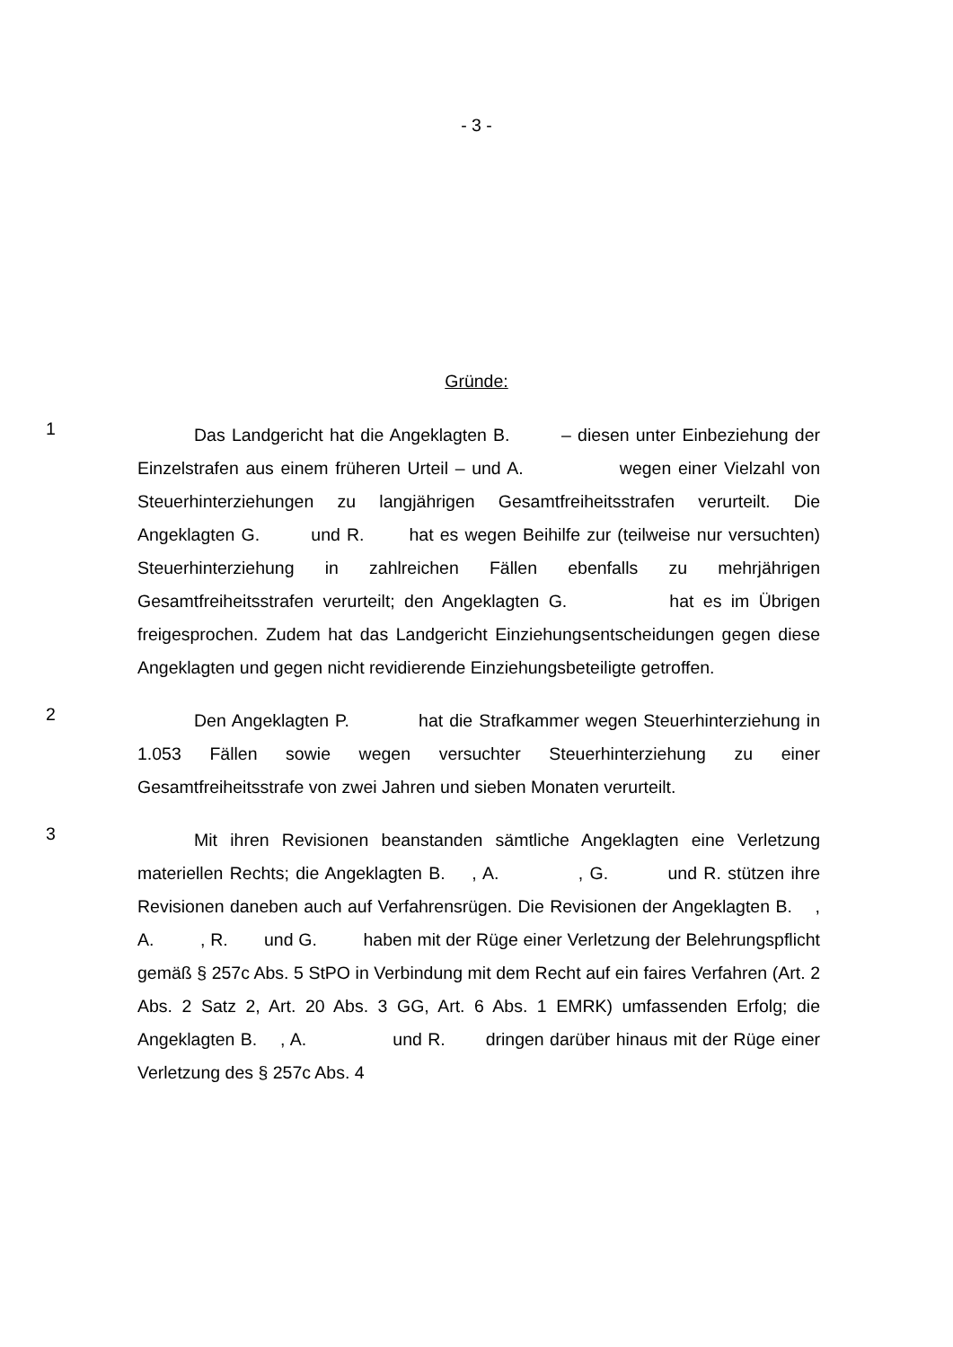- 3 -
Gründe:
1
Das Landgericht hat die Angeklagten B. – diesen unter Einbeziehung der Einzelstrafen aus einem früheren Urteil – und A. wegen einer Vielzahl von Steuerhinterziehungen zu langjährigen Gesamtfreiheitsstrafen verurteilt. Die Angeklagten G. und R. hat es wegen Beihilfe zur (teilweise nur versuchten) Steuerhinterziehung in zahlreichen Fällen ebenfalls zu mehrjährigen Gesamtfreiheitsstrafen verurteilt; den Angeklagten G. hat es im Übrigen freigesprochen. Zudem hat das Landgericht Einziehungsentscheidungen gegen diese Angeklagten und gegen nicht revidierende Einziehungsbeteiligte getroffen.
2
Den Angeklagten P. hat die Strafkammer wegen Steuerhinterziehung in 1.053 Fällen sowie wegen versuchter Steuerhinterziehung zu einer Gesamtfreiheitsstrafe von zwei Jahren und sieben Monaten verurteilt.
3
Mit ihren Revisionen beanstanden sämtliche Angeklagten eine Verletzung materiellen Rechts; die Angeklagten B. , A. , G. und R. stützen ihre Revisionen daneben auch auf Verfahrensrügen. Die Revisionen der Angeklagten B. , A. , R. und G. haben mit der Rüge einer Verletzung der Belehrungspflicht gemäß § 257c Abs. 5 StPO in Verbindung mit dem Recht auf ein faires Verfahren (Art. 2 Abs. 2 Satz 2, Art. 20 Abs. 3 GG, Art. 6 Abs. 1 EMRK) umfassenden Erfolg; die Angeklagten B. , A. und R. dringen darüber hinaus mit der Rüge einer Verletzung des § 257c Abs. 4